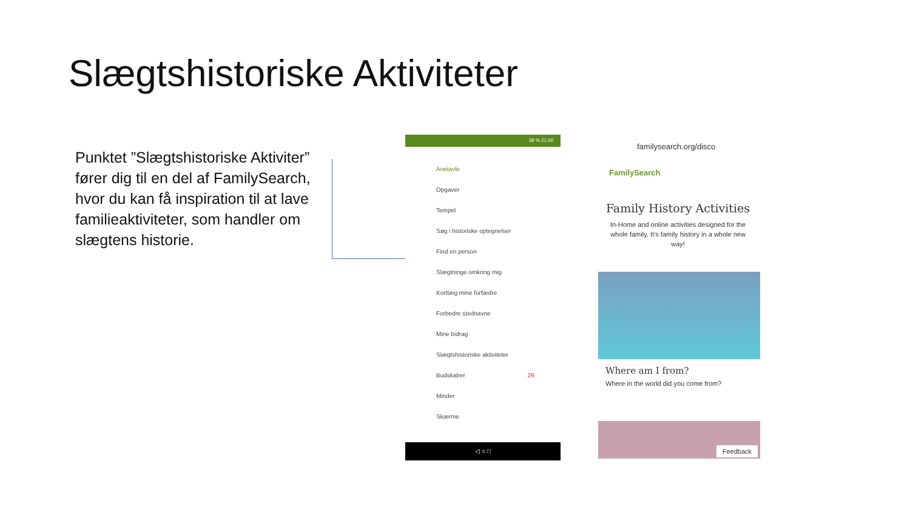Slægtshistoriske Aktiviteter
Punktet ”Slægtshistoriske Aktiviter” fører dig til en del af FamilySearch, hvor du kan få inspiration til at lave familieaktiviteter, som handler om slægtens historie.
38 % 21.00
Anetavle
Opgaver
Tempel
Søg i historiske optegnelser
Find en person
Slægtninge omkring mig
Kortlæg mine forfædre
Forbedre stednavne
Mine bidrag
Slægtshistoriske aktiviteter
Budskaber 26
Minder
Skærme
◁ ○ □
familysearch.org/disco
FamilySearch
Family History Activities
In-Home and online activities designed for the whole family. It’s family history in a whole new way!
Where am I from?
Where in the world did you come from?
Feedback